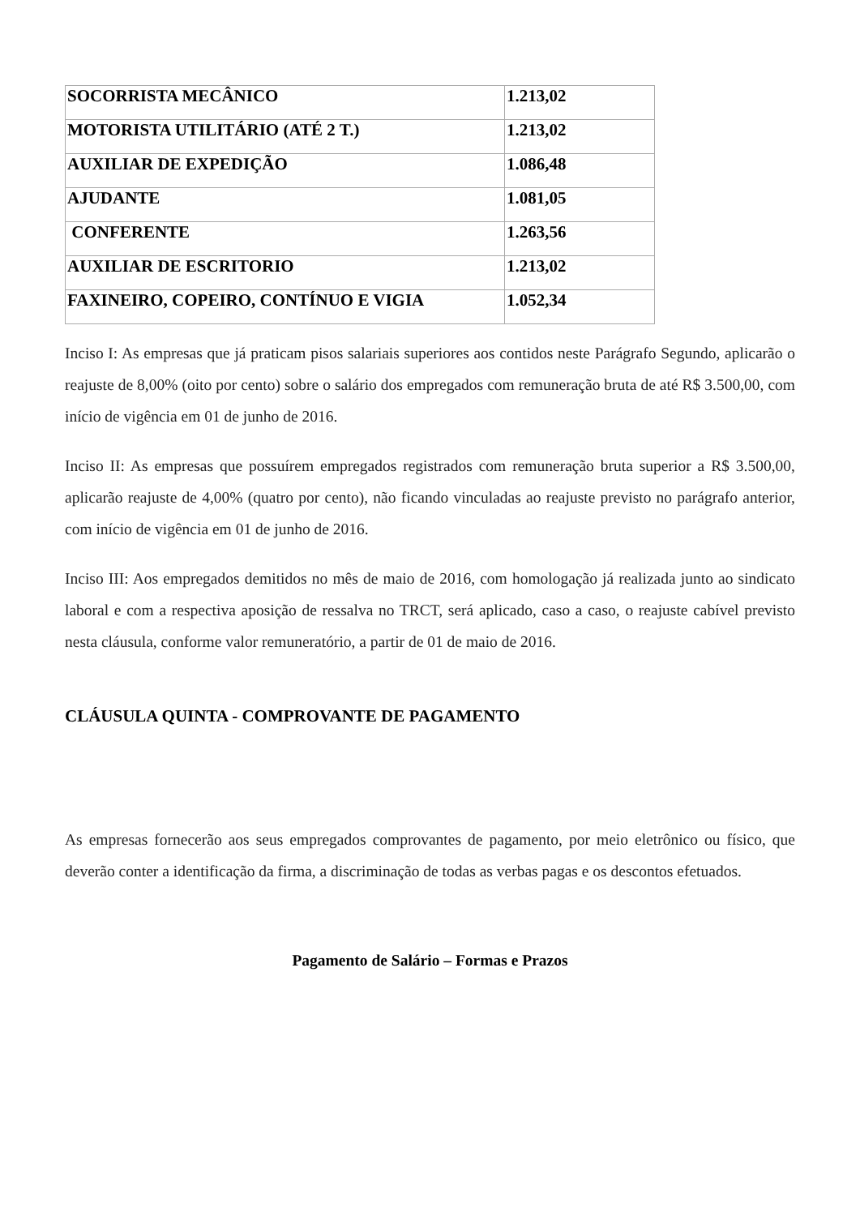| SOCORRISTA MECÂNICO | 1.213,02 |
| MOTORISTA UTILITÁRIO (ATÉ 2 T.) | 1.213,02 |
| AUXILIAR DE EXPEDIÇÃO | 1.086,48 |
| AJUDANTE | 1.081,05 |
| CONFERENTE | 1.263,56 |
| AUXILIAR DE ESCRITORIO | 1.213,02 |
| FAXINEIRO, COPEIRO, CONTÍNUO E VIGIA | 1.052,34 |
Inciso I: As empresas que já praticam pisos salariais superiores aos contidos neste Parágrafo Segundo, aplicarão o reajuste de 8,00% (oito por cento) sobre o salário dos empregados com remuneração bruta de até R$ 3.500,00, com início de vigência em 01 de junho de 2016.
Inciso II: As empresas que possuírem empregados registrados com remuneração bruta superior a R$ 3.500,00, aplicarão reajuste de 4,00% (quatro por cento), não ficando vinculadas ao reajuste previsto no parágrafo anterior, com início de vigência em 01 de junho de 2016.
Inciso III: Aos empregados demitidos no mês de maio de 2016, com homologação já realizada junto ao sindicato laboral e com a respectiva aposição de ressalva no TRCT, será aplicado, caso a caso, o reajuste cabível previsto nesta cláusula, conforme valor remuneratório, a partir de 01 de maio de 2016.
CLÁUSULA QUINTA - COMPROVANTE DE PAGAMENTO
As empresas fornecerão aos seus empregados comprovantes de pagamento, por meio eletrônico ou físico, que deverão conter a identificação da firma, a discriminação de todas as verbas pagas e os descontos efetuados.
Pagamento de Salário – Formas e Prazos